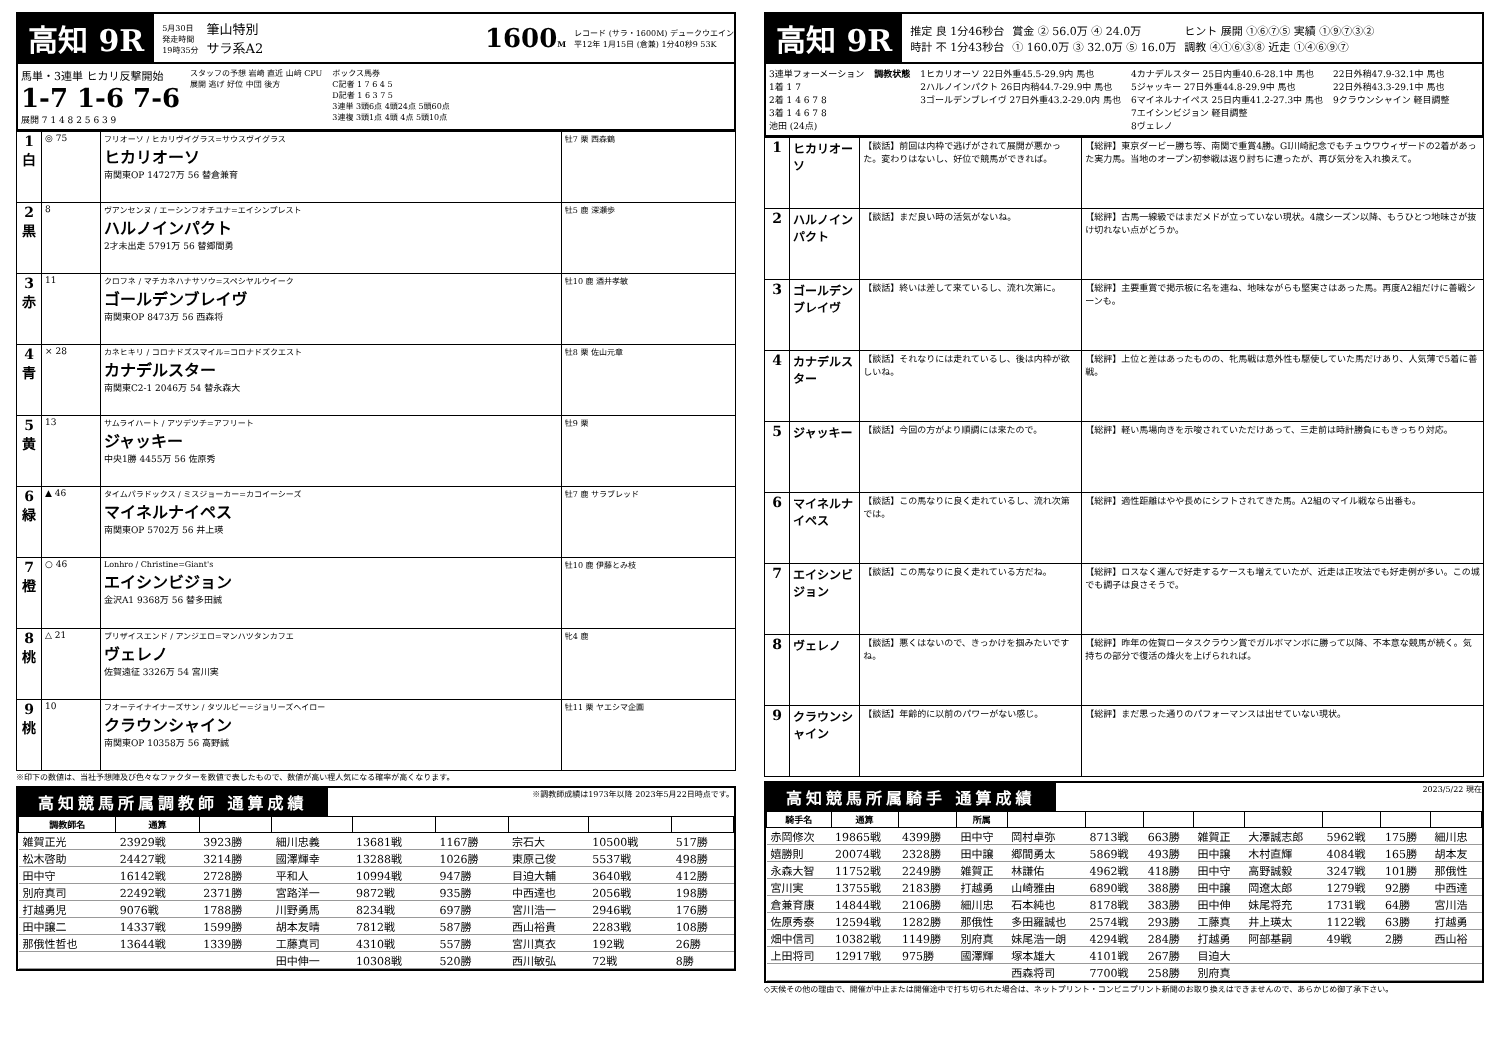高知 9R
5月30日
発走時間
19時35分
筆山特別
サラ系A2
1600M
レコード (サラ・1600M) デュークウエイン
平12年 1月15日 (倉兼) 1分40秒9 53K
馬単・3連単 ヒカリ反撃開始
1-7 1-6 7-6
展開 7 1 4 8 2 5 6 3 9
スタッフの予想 岩崎 直近 山﨑 CPU
展開 逃げ 好位 中団 後方
ボックス馬券
C記者 1 7 6 4 5
D記者 1 6 3 7 5
3連単 3頭6点 4頭24点 5頭60点
3連複 3頭1点 4頭 4点 5頭10点
| 1 白 | ◎ 75 | フリオーソ / ヒカリヴイグラス=サウスヴイグラス ヒカリオーソ 南関東OP 14727万 56 替倉兼育 | 牡7 栗 西森鶴 |
| 2 黒 | 8 | ヴアンセンヌ / エーシンフオチユナ=エイシンプレスト ハルノインパクト 2才未出走 5791万 56 替郷間勇 | 牡5 鹿 深瀬歩 |
| 3 赤 | 11 | クロフネ / マチカネハナサソウ=スペシヤルウイーク ゴールデンブレイヴ 南関東OP 8473万 56 西森将 | 牡10 鹿 酒井孝敏 |
| 4 青 | × 28 | カネヒキリ / コロナドズスマイル=コロナドズクエスト カナデルスター 南関東C2-1 2046万 54 替永森大 | 牡8 栗 佐山元章 |
| 5 黄 | 13 | サムライハート / アツデツチ=アフリート ジャッキー 中央1勝 4455万 56 佐原秀 | 牡9 栗 |
| 6 緑 | ▲ 46 | タイムパラドックス / ミスジョーカー=カコイーシーズ マイネルナイペス 南関東OP 5702万 56 井上瑛 | 牡7 鹿 サラブレッド |
| 7 橙 | ○ 46 | Lonhro / Christine=Giant's エイシンビジョン 金沢A1 9368万 56 替多田誠 | 牡10 鹿 伊藤とみ枝 |
| 8 桃 | △ 21 | ブリザイスエンド / アンジエロ=マンハツタンカフエ ヴェレノ 佐賀遠征 3326万 54 宮川実 | 牝4 鹿 |
| 9 桃 | 10 | フオーテイナイナーズサン / タツルビー=ジョリーズヘイロー クラウンシャイン 南関東OP 10358万 56 高野誠 | 牡11 栗 ヤエシマ企画 |
※印下の数値は、当社予想陣及び色々なファクターを数値で表したもので、数値が高い程人気になる確率が高くなります。
高知競馬所属調教師 通算成績 ※調教師成績は1973年以降 2023年5月22日時点です。
| 調教師名 | 通算 | | | | | | | |
| --- | --- | --- | --- | --- | --- | --- | --- | --- |
| 雑賀正光 | 23929戦 | 3923勝 | 細川忠義 | 13681戦 | 1167勝 | 宗石大 | 10500戦 | 517勝 |
| 松木啓助 | 24427戦 | 3214勝 | 國澤輝幸 | 13288戦 | 1026勝 | 東原己俊 | 5537戦 | 498勝 |
| 田中守 | 16142戦 | 2728勝 | 平和人 | 10994戦 | 947勝 | 目迫大輔 | 3640戦 | 412勝 |
| 別府真司 | 22492戦 | 2371勝 | 宮路洋一 | 9872戦 | 935勝 | 中西達也 | 2056戦 | 198勝 |
| 打越勇児 | 9076戦 | 1788勝 | 川野勇馬 | 8234戦 | 697勝 | 宮川浩一 | 2946戦 | 176勝 |
| 田中譲二 | 14337戦 | 1599勝 | 胡本友晴 | 7812戦 | 587勝 | 西山裕貴 | 2283戦 | 108勝 |
| 那俄性哲也 | 13644戦 | 1339勝 | 工藤真司 | 4310戦 | 557勝 | 宮川真衣 | 192戦 | 26勝 |
| | | | 田中伸一 | 10308戦 | 520勝 | 西川敏弘 | 72戦 | 8勝 |
高知 9R
推定 良 1分46秒台
時計 不 1分43秒台
賞金 ② 56.0万 ④ 24.0万
① 160.0万 ③ 32.0万 ⑤ 16.0万
ヒント 展開 ①⑥⑦⑤ 実績 ①⑨⑦③②
調教 ④①⑥③⑧ 近走 ①④⑥⑨⑦
3連単フォーメーション
1着 1 7
2着 1 4 6 7 8
3着 1 4 6 7 8
池田 (24点)
調教状態 1ヒカリオーソ 22日外重45.5-29.9内 馬也
2ハルノインパクト 26日内稍44.7-29.9中 馬也
3ゴールデンブレイヴ 27日外重43.2-29.0内 馬也
4カナデルスター 25日内重40.6-28.1中 馬也
5ジャッキー 27日外重44.8-29.9中 馬也
6マイネルナイペス 25日内重41.2-27.3中 馬也
7エイシンビジョン 軽目調整
8ヴェレノ
22日外稍47.9-32.1中 馬也
22日外稍43.3-29.1中 馬也
9クラウンシャイン 軽目調整
| 1 | ヒカリオーソ | 【談話】前回は内枠で逃げがされて展開が悪かった。変わりはないし、好位で競馬ができれば。 | 【総評】東京ダービー勝ち等、南関で重賞4勝。GⅠ川崎記念でもチュウワウィザードの2着があった実力馬。当地のオープン初参戦は返り討ちに遭ったが、再び気分を入れ換えて。 |
| 2 | ハルノインパクト | 【談話】まだ良い時の活気がないね。 | 【総評】古馬一線級ではまだメドが立っていない現状。4歳シーズン以降、もうひとつ地味さが抜け切れない点がどうか。 |
| 3 | ゴールデンブレイヴ | 【談話】終いは差して来ているし、流れ次第に。 | 【総評】主要重賞で掲示板に名を連ね、地味ながらも堅実さはあった馬。再度A2組だけに善戦シーンも。 |
| 4 | カナデルスター | 【談話】それなりには走れているし、後は内枠が欲しいね。 | 【総評】上位と差はあったものの、牝馬戦は意外性も駆使していた馬だけあり、人気薄で5着に善戦。 |
| 5 | ジャッキー | 【談話】今回の方がより順調には来たので。 | 【総評】軽い馬場向きを示唆されていただけあって、三走前は時計勝負にもきっちり対応。 |
| 6 | マイネルナイペス | 【談話】この馬なりに良く走れているし、流れ次第では。 | 【総評】適性距離はやや長めにシフトされてきた馬。A2組のマイル戦なら出番も。 |
| 7 | エイシンビジョン | 【談話】この馬なりに良く走れている方だね。 | 【総評】ロスなく運んで好走するケースも増えていたが、近走は正攻法でも好走例が多い。この城でも調子は良さそうで。 |
| 8 | ヴェレノ | 【談話】悪くはないので、きっかけを掴みたいですね。 | 【総評】昨年の佐賀ロータスクラウン賞でガルボマンボに勝って以降、不本意な競馬が続く。気持ちの部分で復活の烽火を上げられれば。 |
| 9 | クラウンシャイン | 【談話】年齢的に以前のパワーがない感じ。 | 【総評】まだ思った通りのパフォーマンスは出せていない現状。 |
高知競馬所属騎手 通算成績 2023/5/22 現在
| 騎手名 | 通算 | | 所属 | | | | | | | | |
| --- | --- | --- | --- | --- | --- | --- | --- | --- | --- | --- | --- |
| 赤岡修次 | 19865戦 | 4399勝 | 田中守 | 岡村卓弥 | 8713戦 | 663勝 | 雑賀正 | 大澤誠志郎 | 5962戦 | 175勝 | 細川忠 |
| 嬉勝則 | 20074戦 | 2328勝 | 田中譲 | 郷間勇太 | 5869戦 | 493勝 | 田中譲 | 木村直輝 | 4084戦 | 165勝 | 胡本友 |
| 永森大智 | 11752戦 | 2249勝 | 雑賀正 | 林謙佑 | 4962戦 | 418勝 | 田中守 | 高野誠毅 | 3247戦 | 101勝 | 那俄性 |
| 宮川実 | 13755戦 | 2183勝 | 打越勇 | 山崎雅由 | 6890戦 | 388勝 | 田中譲 | 岡遼太郎 | 1279戦 | 92勝 | 中西達 |
| 倉兼育康 | 14844戦 | 2106勝 | 細川忠 | 石本純也 | 8178戦 | 383勝 | 田中伸 | 妹尾将充 | 1731戦 | 64勝 | 宮川浩 |
| 佐原秀泰 | 12594戦 | 1282勝 | 那俄性 | 多田羅誠也 | 2574戦 | 293勝 | 工藤真 | 井上瑛太 | 1122戦 | 63勝 | 打越勇 |
| 畑中信司 | 10382戦 | 1149勝 | 別府真 | 妹尾浩一朗 | 4294戦 | 284勝 | 打越勇 | 阿部基嗣 | 49戦 | 2勝 | 西山裕 |
| 上田将司 | 12917戦 | 975勝 | 國澤輝 | 塚本雄大 | 4101戦 | 267勝 | 目迫大 | | | | |
| | | | | 西森将司 | 7700戦 | 258勝 | 別府真 | | | | |
◇天候その他の理由で、開催が中止または開催途中で打ち切られた場合は、ネットプリント・コンビニプリント新聞のお取り換えはできませんので、あらかじめ御了承下さい。